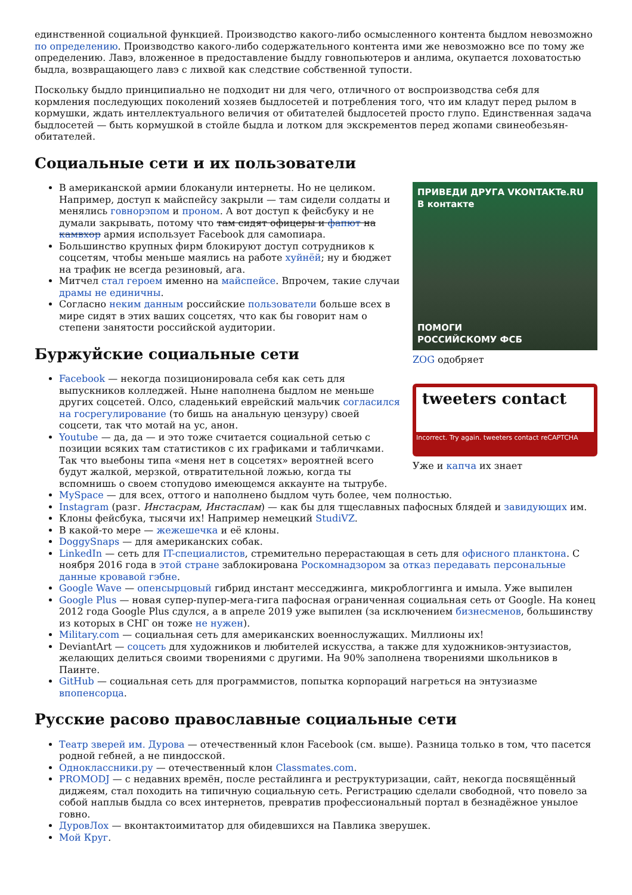единственной социальной функцией. Производство какого-либо осмысленного контента быдлом невозможно по определению. Производство какого-либо содержательного контента ими же невозможно все по тому же определению. Лавэ, вложенное в предоставление быдлу говнопьютеров и анлима, окупается лоховатостью быдла, возвращающего лавэ с лихвой как следствие собственной тупости.
Поскольку быдло принципиально не подходит ни для чего, отличного от воспроизводства себя для кормления последующих поколений хозяев быдлосетей и потребления того, что им кладут перед рылом в кормушки, ждать интеллектуального величия от обитателей быдлосетей просто глупо. Единственная задача быдлосетей — быть кормушкой в стойле быдла и лотком для экскрементов перед жопами свинеобезьян-обитателей.
Социальные сети и их пользователи
ПРИВЕДИ ДРУГА VKONTAKTe.RU
В контакте
ПОМОГИ
РОССИЙСКОМУ ФСБ
ZOG одобряет
tweeters contact
Incorrect. Try again. tweeters contact reCAPTCHA
Уже и капча их знает
В американской армии блоканули интернеты. Но не целиком. Например, доступ к майспейсу закрыли — там сидели солдаты и менялись говнорэпом и проном. А вот доступ к фейсбуку и не думали закрывать, потому что там сидят офицеры и фапют на камвхор армия использует Facebook для самопиара.
Большинство крупных фирм блокируют доступ сотрудников к соцсетям, чтобы меньше маялись на работе хуйнёй; ну и бюджет на трафик не всегда резиновый, ага.
Митчел стал героем именно на майспейсе. Впрочем, такие случаи драмы не единичны.
Согласно неким данным российские пользователи больше всех в мире сидят в этих ваших соцсетях, что как бы говорит нам о степени занятости российской аудитории.
Буржуйские социальные сети
Facebook — некогда позиционировала себя как сеть для выпускников колледжей. Ныне наполнена быдлом не меньше других соцсетей. Олсо, сладенький еврейский мальчик согласился на госрегулирование (то бишь на анальную цензуру) своей соцсети, так что мотай на ус, анон.
Youtube — да, да — и это тоже считается социальной сетью с позиции всяких там статистиков с их графиками и табличками. Так что выебоны типа «меня нет в соцсетях» вероятней всего будут жалкой, мерзкой, отвратительной ложью, когда ты вспомнишь о своем стопудово имеющемся аккаунте на тытрубе.
MySpace — для всех, оттого и наполнено быдлом чуть более, чем полностью.
Instagram (разг. Инстасрам, Инстаспам) — как бы для тщеславных пафосных блядей и завидующих им.
Клоны фейсбука, тысячи их! Например немецкий StudiVZ.
В какой-то мере — жежешечка и её клоны.
DoggySnaps — для американских собак.
LinkedIn — сеть для IT-специалистов, стремительно перерастающая в сеть для офисного планктона. С ноября 2016 года в этой стране заблокирована Роскомнадзором за отказ передавать персональные данные кровавой гэбне.
Google Wave — опенсырцовый гибрид инстант месседжинга, микроблоггинга и имыла. Уже выпилен
Google Plus — новая супер-пупер-мега-гига пафосная ограниченная социальная сеть от Google. На конец 2012 года Google Plus сдулся, а в апреле 2019 уже выпилен (за исключением бизнесменов, большинству из которых в СНГ он тоже не нужен).
Military.com — социальная сеть для американских военнослужащих. Миллионы их!
DeviantArt — соцсеть для художников и любителей искусства, а также для художников-энтузиастов, желающих делиться своими творениями с другими. На 90% заполнена творениями школьников в Паинте.
GitHub — социальная сеть для программистов, попытка корпораций нагреться на энтузиазме впопенсорца.
Русские расово православные социальные сети
Театр зверей им. Дурова — отечественный клон Facebook (см. выше). Разница только в том, что пасется родной гебней, а не пиндосской.
Одноклассники.ру — отечественный клон Classmates.com.
PROMODJ — с недавних времён, после рестайлинга и реструктуризации, сайт, некогда посвящённый диджеям, стал походить на типичную социальную сеть. Регистрацию сделали свободной, что повело за собой наплыв быдла со всех интернетов, превратив профессиональный портал в безнадёжное унылое говно.
ДуровЛох — вконтактоимитатор для обидевшихся на Павлика зверушек.
Мой Круг.